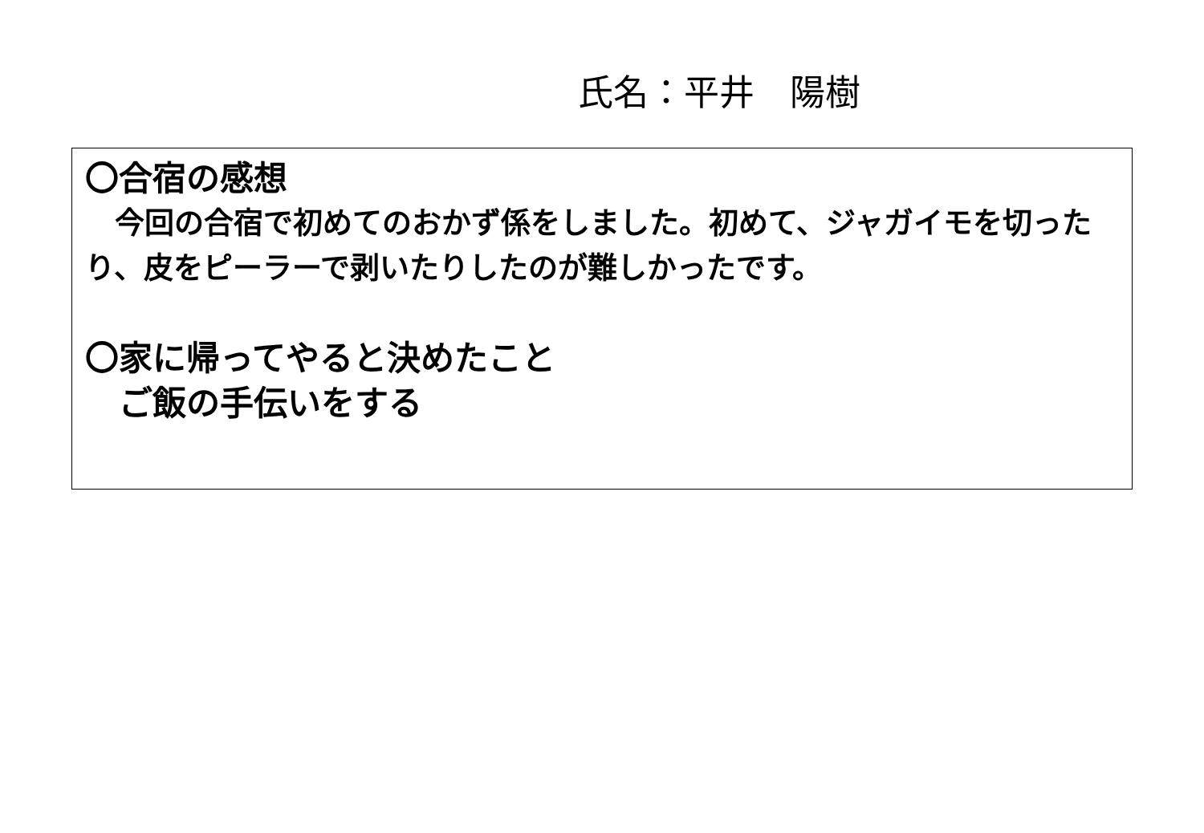氏名：平井　陽樹
〇合宿の感想
　今回の合宿で初めてのおかず係をしました。初めて、ジャガイモを切ったり、皮をピーラーで剥いたりしたのが難しかったです。
〇家に帰ってやると決めたこと
　ご飯の手伝いをする